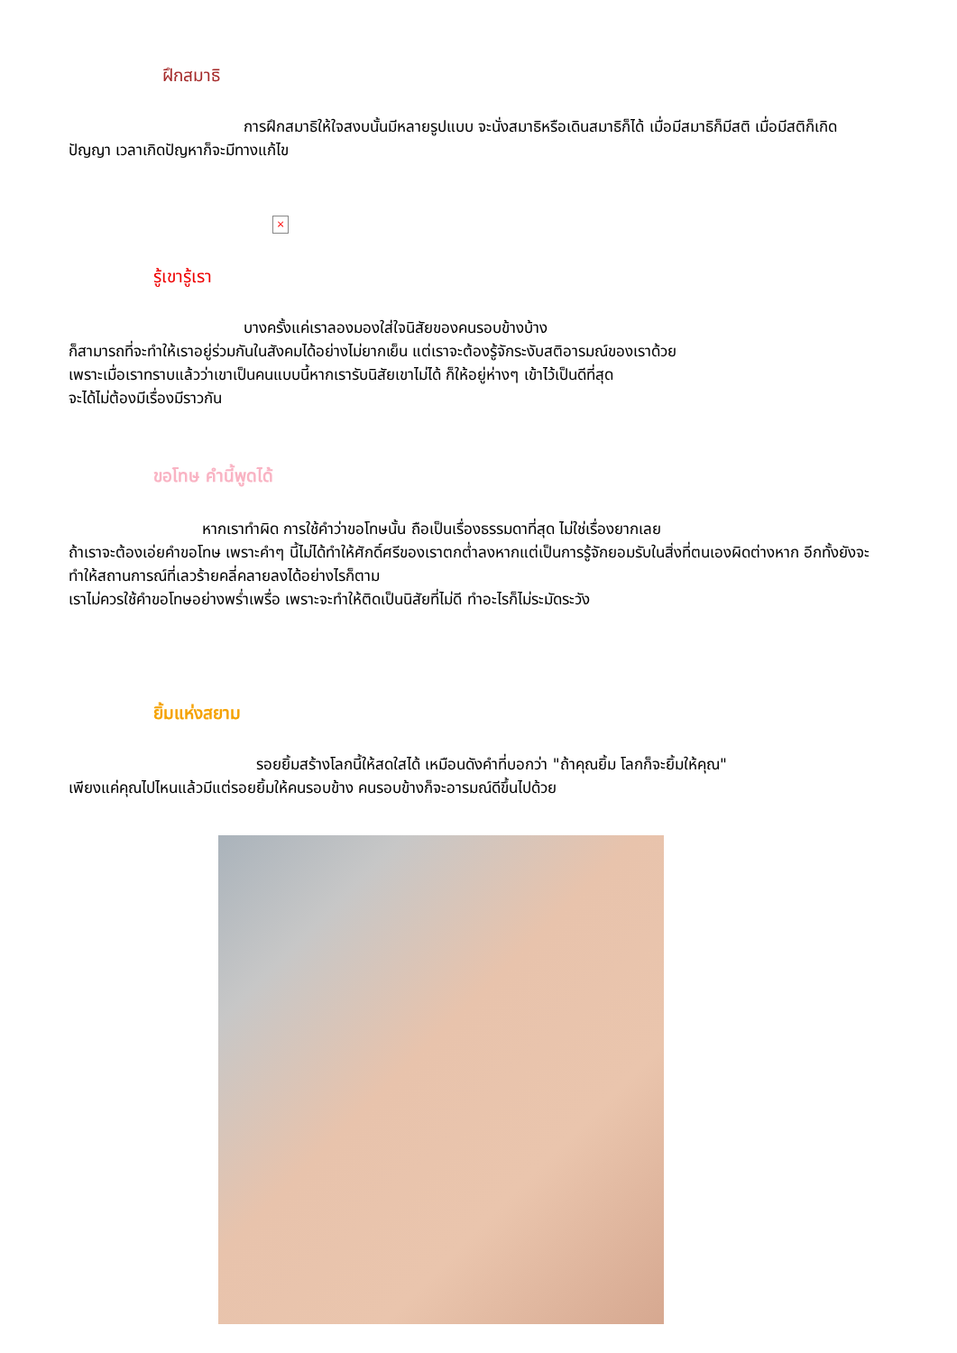ฝึกสมาธิ
การฝึกสมาธิให้ใจสงบนั้นมีหลายรูปแบบ จะนั่งสมาธิหรือเดินสมาธิก็ได้ เมื่อมีสมาธิก็มีสติ เมื่อมีสติก็เกิดปัญญา เวลาเกิดปัญหาก็จะมีทางแก้ไข
×
รู้เขารู้เรา
บางครั้งแค่เราลองมองใส่ใจนิสัยของคนรอบข้างบ้าง
ก็สามารถที่จะทำให้เราอยู่ร่วมกันในสังคมได้อย่างไม่ยากเย็น แต่เราจะต้องรู้จักระงับสติอารมณ์ของเราด้วย
เพราะเมื่อเราทราบแล้วว่าเขาเป็นคนแบบนี้หากเรารับนิสัยเขาไม่ได้ ก็ให้อยู่ห่างๆ เข้าไว้เป็นดีที่สุด
จะได้ไม่ต้องมีเรื่องมีราวกัน
ขอโทษ คำนี้พูดได้
หากเราทำผิด การใช้คำว่าขอโทษนั้น ถือเป็นเรื่องธรรมดาที่สุด ไม่ใช่เรื่องยากเลย
ถ้าเราจะต้องเอ่ยคำขอโทษ เพราะคำๆ นี้ไม่ได้ทำให้ศักดิ์ศรีของเราตกต่ำลงหากแต่เป็นการรู้จักยอมรับในสิ่งที่ตนเองผิดต่างหาก อีกทั้งยังจะทำให้สถานการณ์ที่เลวร้ายคลี่คลายลงได้อย่างไรก็ตาม
เราไม่ควรใช้คำขอโทษอย่างพร่ำเพรื่อ เพราะจะทำให้ติดเป็นนิสัยที่ไม่ดี ทำอะไรก็ไม่ระมัดระวัง
ยิ้มแห่งสยาม
รอยยิ้มสร้างโลกนี้ให้สดใสได้ เหมือนดังคำที่บอกว่า "ถ้าคุณยิ้ม โลกก็จะยิ้มให้คุณ"
เพียงแค่คุณไปไหนแล้วมีแต่รอยยิ้มให้คนรอบข้าง คนรอบข้างก็จะอารมณ์ดีขึ้นไปด้วย